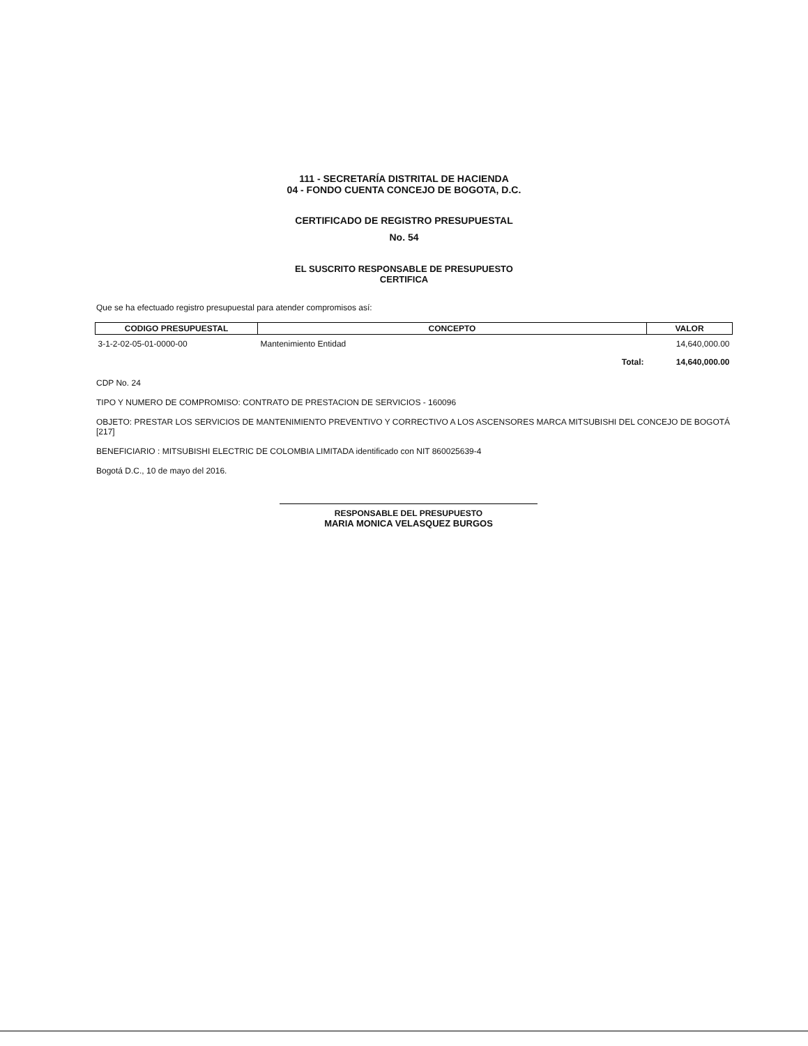111 - SECRETARÍA DISTRITAL DE HACIENDA
04 - FONDO CUENTA CONCEJO DE BOGOTA, D.C.
CERTIFICADO DE REGISTRO PRESUPUESTAL
No. 54
EL SUSCRITO RESPONSABLE DE PRESUPUESTO
CERTIFICA
Que se ha efectuado registro presupuestal para atender compromisos así:
| CODIGO PRESUPUESTAL | CONCEPTO | VALOR |
| --- | --- | --- |
| 3-1-2-02-05-01-0000-00 | Mantenimiento Entidad | 14,640,000.00 |
| | Total: | 14,640,000.00 |
CDP No. 24
TIPO Y NUMERO DE COMPROMISO: CONTRATO DE PRESTACION DE SERVICIOS - 160096
OBJETO: PRESTAR LOS SERVICIOS DE MANTENIMIENTO PREVENTIVO Y CORRECTIVO A LOS ASCENSORES MARCA MITSUBISHI DEL CONCEJO DE BOGOTÁ [217]
BENEFICIARIO : MITSUBISHI ELECTRIC DE COLOMBIA LIMITADA identificado con NIT 860025639-4
Bogotá D.C., 10 de mayo del 2016.
RESPONSABLE DEL PRESUPUESTO
MARIA MONICA VELASQUEZ BURGOS